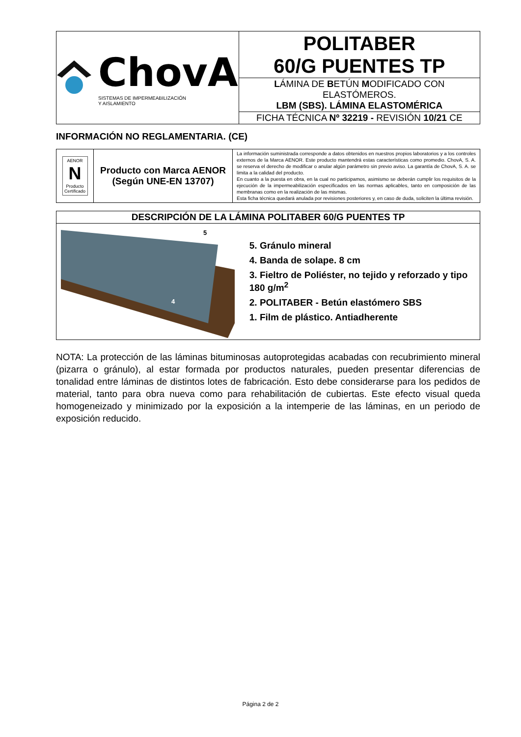| ChovA SISTEMAS DE IMPERMEABILIZACIÓN Y AISLAMIENTO | POLITABER 60/G PUENTES TP |
| | L ÁMINA DE B ETÚN M ODIFICADO CON ELASTÓMEROS. LBM (SBS). LÁMINA ELASTOMÉRICA |
| | FICHA TÉCNICA Nº 32219 - REVISIÓN 10/21 CE |
INFORMACIÓN NO REGLAMENTARIA. (CE)
| AENOR N Producto Certificado | Producto con Marca AENOR (Según UNE-EN 13707) | La información suministrada corresponde a datos obtenidos en nuestros propios laboratorios y a los controles externos de la Marca AENOR. Este producto mantendrá estas características como promedio. ChovA, S. A. se reserva el derecho de modificar o anular algún parámetro sin previo aviso. La garantía de ChovA, S. A. se limita a la calidad del producto. En cuanto a la puesta en obra, en la cual no participamos, asimismo se deberán cumplir los requisitos de la ejecución de la impermeabilización especificados en las normas aplicables, tanto en composición de las membranas como en la realización de las mismas. Esta ficha técnica quedará anulada por revisiones posteriores y, en caso de duda, soliciten la última revisión. |
| DESCRIPCIÓN DE LA LÁMINA POLITABER 60/G PUENTES TP |
| 5 4 5. Gránulo mineral 4. Banda de solape. 8 cm 3. Fieltro de Poliéster, no tejido y reforzado y tipo 180 g/m<sup>2</sup> 2. POLITABER - Betún elastómero SBS 1. Film de plástico. Antiadherente |
NOTA: La protección de las láminas bituminosas autoprotegidas acabadas con recubrimiento mineral (pizarra o gránulo), al estar formada por productos naturales, pueden presentar diferencias de tonalidad entre láminas de distintos lotes de fabricación. Esto debe considerarse para los pedidos de material, tanto para obra nueva como para rehabilitación de cubiertas. Este efecto visual queda homogeneizado y minimizado por la exposición a la intemperie de las láminas, en un periodo de exposición reducido.
Página 2 de 2